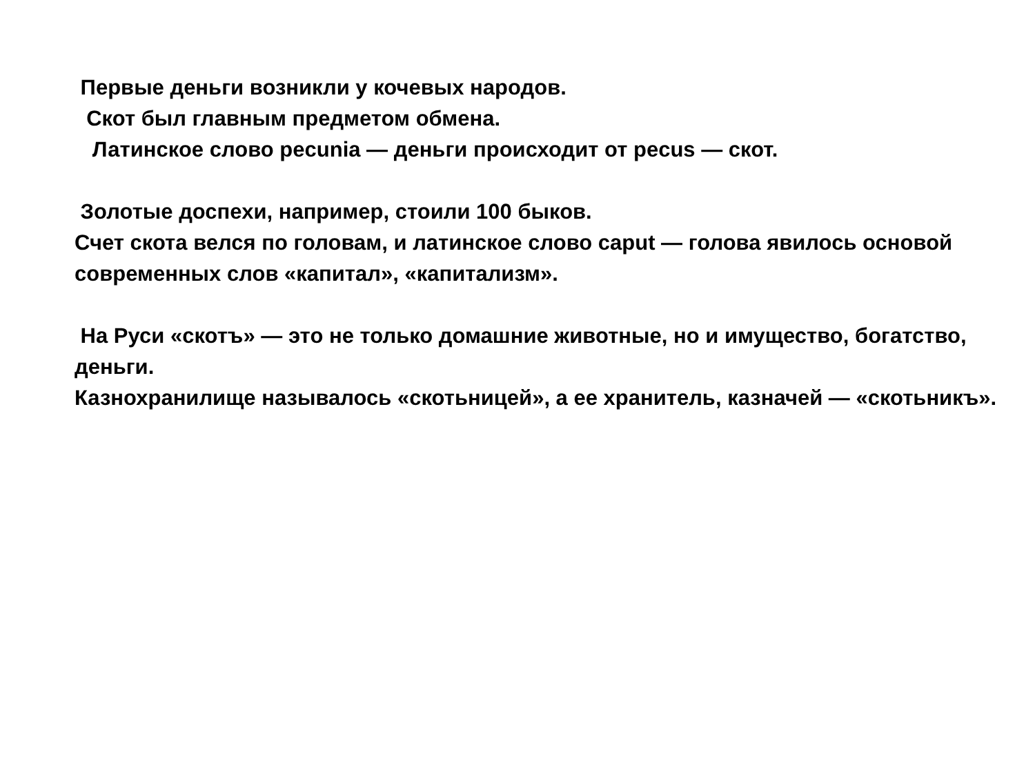Первые деньги возникли у кочевых народов.
Скот был главным предметом обмена.
Латинское слово pecunia — деньги происходит от pecus — скот.
Золотые доспехи, например, стоили 100 быков.
Счет скота велся по головам, и латинское слово caput — голова явилось основой современных слов «капитал», «капитализм».
На Руси «скотъ» — это не только домашние животные, но и имущество, богатство, деньги.
Казнохранилище называлось «скотьницей», а ее хранитель, казначей — «скотьникъ».